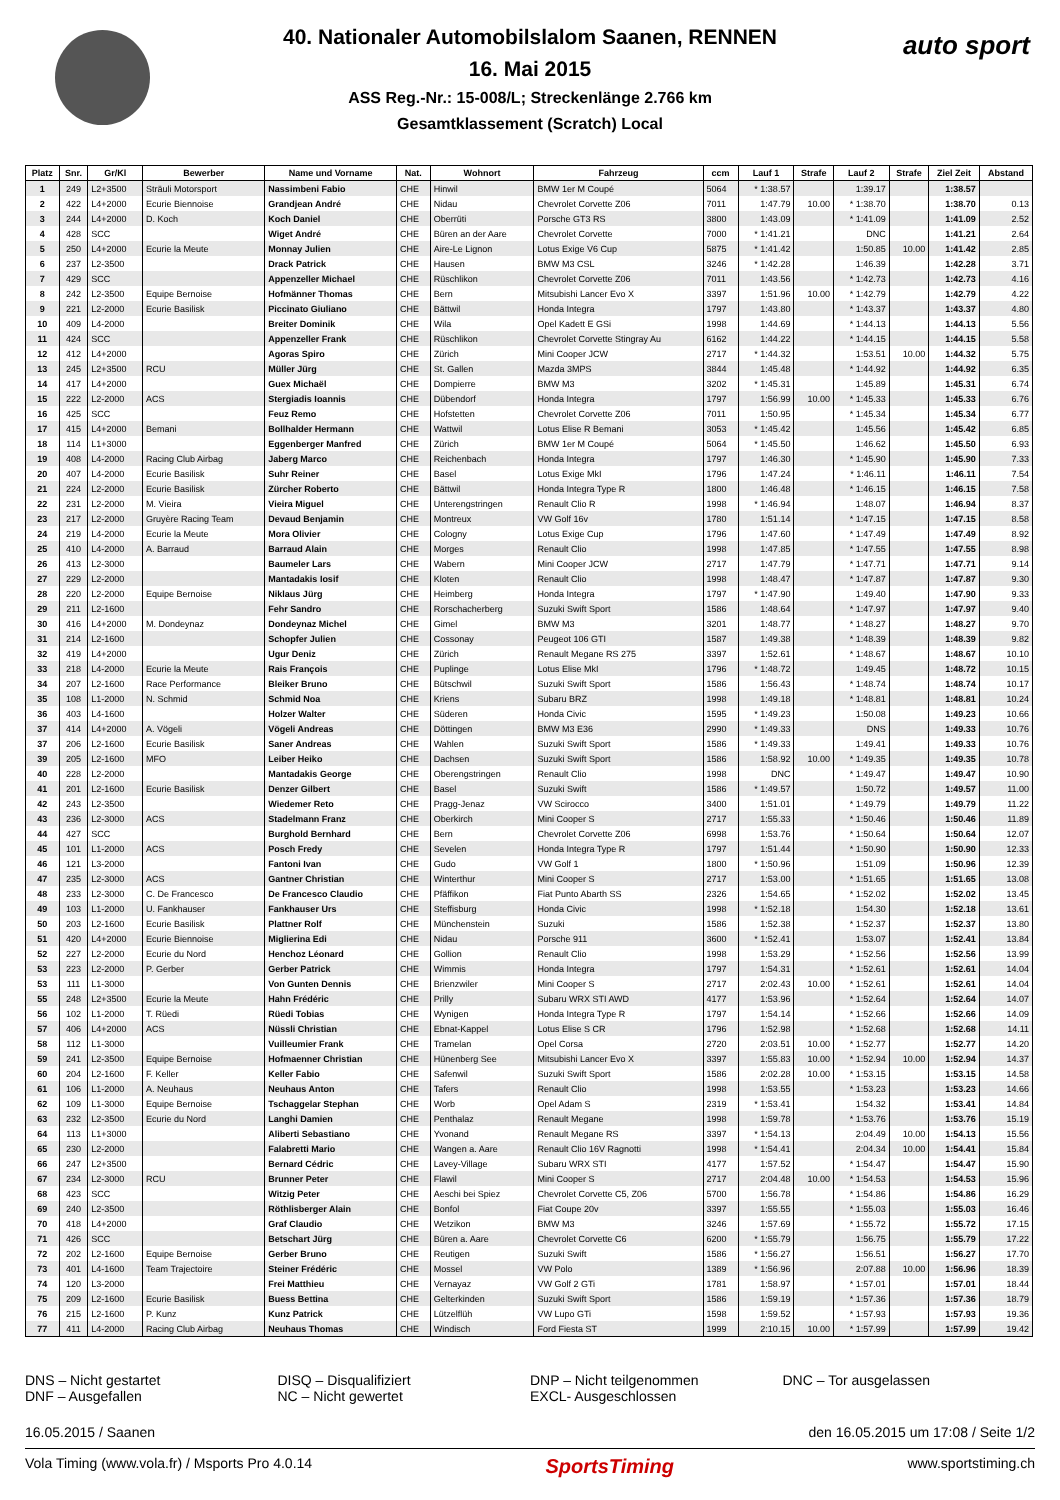auto sport
40. Nationaler Automobilslalom Saanen, RENNEN
16. Mai 2015
ASS Reg.-Nr.: 15-008/L; Streckenlänge 2.766 km
Gesamtklassement (Scratch) Local
| Platz | Snr. | Gr/Kl | Bewerber | Name und Vorname | Nat. | Wohnort | Fahrzeug | ccm | Lauf 1 | Strafe | Lauf 2 | Strafe | Ziel Zeit | Abstand |
| --- | --- | --- | --- | --- | --- | --- | --- | --- | --- | --- | --- | --- | --- | --- |
| 1 | 249 | L2+3500 | Sträuli Motorsport | Nassimbeni Fabio | CHE | Hinwil | BMW 1er M Coupé | 5064 | * 1:38.57 | | 1:39.17 | | 1:38.57 | |
| 2 | 422 | L4+2000 | Ecurie Biennoise | Grandjean André | CHE | Nidau | Chevrolet Corvette Z06 | 7011 | 1:47.79 | 10.00 | * 1:38.70 | | 1:38.70 | 0.13 |
| 3 | 244 | L4+2000 | D. Koch | Koch Daniel | CHE | Oberrüti | Porsche GT3 RS | 3800 | 1:43.09 | | * 1:41.09 | | 1:41.09 | 2.52 |
| 4 | 428 | SCC | | Wiget André | CHE | Büren an der Aare | Chevrolet Corvette | 7000 | * 1:41.21 | | DNC | | 1:41.21 | 2.64 |
| 5 | 250 | L4+2000 | Ecurie la Meute | Monnay Julien | CHE | Aire-Le Lignon | Lotus Exige V6 Cup | 5875 | * 1:41.42 | | 1:50.85 | 10.00 | 1:41.42 | 2.85 |
| 6 | 237 | L2-3500 | | Drack Patrick | CHE | Hausen | BMW M3 CSL | 3246 | * 1:42.28 | | 1:46.39 | | 1:42.28 | 3.71 |
| 7 | 429 | SCC | | Appenzeller Michael | CHE | Rüschlikon | Chevrolet Corvette Z06 | 7011 | 1:43.56 | | * 1:42.73 | | 1:42.73 | 4.16 |
| 8 | 242 | L2-3500 | Equipe Bernoise | Hofmänner Thomas | CHE | Bern | Mitsubishi Lancer Evo X | 3397 | 1:51.96 | 10.00 | * 1:42.79 | | 1:42.79 | 4.22 |
| 9 | 221 | L2-2000 | Ecurie Basilisk | Piccinato Giuliano | CHE | Bättwil | Honda Integra | 1797 | 1:43.80 | | * 1:43.37 | | 1:43.37 | 4.80 |
| 10 | 409 | L4-2000 | | Breiter Dominik | CHE | Wila | Opel Kadett E GSi | 1998 | 1:44.69 | | * 1:44.13 | | 1:44.13 | 5.56 |
| 11 | 424 | SCC | | Appenzeller Frank | CHE | Rüschlikon | Chevrolet Corvette Stingray Au | 6162 | 1:44.22 | | * 1:44.15 | | 1:44.15 | 5.58 |
| 12 | 412 | L4+2000 | | Agoras Spiro | CHE | Zürich | Mini Cooper JCW | 2717 | * 1:44.32 | | 1:53.51 | 10.00 | 1:44.32 | 5.75 |
| 13 | 245 | L2+3500 | RCU | Müller Jürg | CHE | St. Gallen | Mazda 3MPS | 3844 | 1:45.48 | | * 1:44.92 | | 1:44.92 | 6.35 |
| 14 | 417 | L4+2000 | | Guex Michaël | CHE | Dompierre | BMW M3 | 3202 | * 1:45.31 | | 1:45.89 | | 1:45.31 | 6.74 |
| 15 | 222 | L2-2000 | ACS | Stergiadis Ioannis | CHE | Dübendorf | Honda Integra | 1797 | 1:56.99 | 10.00 | * 1:45.33 | | 1:45.33 | 6.76 |
| 16 | 425 | SCC | | Feuz Remo | CHE | Hofstetten | Chevrolet Corvette Z06 | 7011 | 1:50.95 | | * 1:45.34 | | 1:45.34 | 6.77 |
| 17 | 415 | L4+2000 | Bemani | Bollhalder Hermann | CHE | Wattwil | Lotus Elise R Bemani | 3053 | * 1:45.42 | | 1:45.56 | | 1:45.42 | 6.85 |
| 18 | 114 | L1+3000 | | Eggenberger Manfred | CHE | Zürich | BMW 1er M Coupé | 5064 | * 1:45.50 | | 1:46.62 | | 1:45.50 | 6.93 |
| 19 | 408 | L4-2000 | Racing Club Airbag | Jaberg Marco | CHE | Reichenbach | Honda Integra | 1797 | 1:46.30 | | * 1:45.90 | | 1:45.90 | 7.33 |
| 20 | 407 | L4-2000 | Ecurie Basilisk | Suhr Reiner | CHE | Basel | Lotus Exige MkI | 1796 | 1:47.24 | | * 1:46.11 | | 1:46.11 | 7.54 |
| 21 | 224 | L2-2000 | Ecurie Basilisk | Zürcher Roberto | CHE | Bättwil | Honda Integra Type R | 1800 | 1:46.48 | | * 1:46.15 | | 1:46.15 | 7.58 |
| 22 | 231 | L2-2000 | M. Vieira | Vieira Miguel | CHE | Unterengstringen | Renault Clio R | 1998 | * 1:46.94 | | 1:48.07 | | 1:46.94 | 8.37 |
| 23 | 217 | L2-2000 | Gruyère Racing Team | Devaud Benjamin | CHE | Montreux | VW Golf 16v | 1780 | 1:51.14 | | * 1:47.15 | | 1:47.15 | 8.58 |
| 24 | 219 | L4-2000 | Ecurie la Meute | Mora Olivier | CHE | Cologny | Lotus Exige Cup | 1796 | 1:47.60 | | * 1:47.49 | | 1:47.49 | 8.92 |
| 25 | 410 | L4-2000 | A. Barraud | Barraud Alain | CHE | Morges | Renault Clio | 1998 | 1:47.85 | | * 1:47.55 | | 1:47.55 | 8.98 |
| 26 | 413 | L2-3000 | | Baumeler Lars | CHE | Wabern | Mini Cooper JCW | 2717 | 1:47.79 | | * 1:47.71 | | 1:47.71 | 9.14 |
| 27 | 229 | L2-2000 | | Mantadakis Iosif | CHE | Kloten | Renault Clio | 1998 | 1:48.47 | | * 1:47.87 | | 1:47.87 | 9.30 |
| 28 | 220 | L2-2000 | Equipe Bernoise | Niklaus Jürg | CHE | Heimberg | Honda Integra | 1797 | * 1:47.90 | | 1:49.40 | | 1:47.90 | 9.33 |
| 29 | 211 | L2-1600 | | Fehr Sandro | CHE | Rorschacherberg | Suzuki Swift Sport | 1586 | 1:48.64 | | * 1:47.97 | | 1:47.97 | 9.40 |
| 30 | 416 | L4+2000 | M. Dondeynaz | Dondeynaz Michel | CHE | Gimel | BMW M3 | 3201 | 1:48.77 | | * 1:48.27 | | 1:48.27 | 9.70 |
| 31 | 214 | L2-1600 | | Schopfer Julien | CHE | Cossonay | Peugeot 106 GTI | 1587 | 1:49.38 | | * 1:48.39 | | 1:48.39 | 9.82 |
| 32 | 419 | L4+2000 | | Ugur Deniz | CHE | Zürich | Renault Megane RS 275 | 3397 | 1:52.61 | | * 1:48.67 | | 1:48.67 | 10.10 |
| 33 | 218 | L4-2000 | Ecurie la Meute | Rais François | CHE | Puplinge | Lotus Elise MkI | 1796 | * 1:48.72 | | 1:49.45 | | 1:48.72 | 10.15 |
| 34 | 207 | L2-1600 | Race Performance | Bleiker Bruno | CHE | Bütschwil | Suzuki Swift Sport | 1586 | 1:56.43 | | * 1:48.74 | | 1:48.74 | 10.17 |
| 35 | 108 | L1-2000 | N. Schmid | Schmid Noa | CHE | Kriens | Subaru BRZ | 1998 | 1:49.18 | | * 1:48.81 | | 1:48.81 | 10.24 |
| 36 | 403 | L4-1600 | | Holzer Walter | CHE | Süderen | Honda Civic | 1595 | * 1:49.23 | | 1:50.08 | | 1:49.23 | 10.66 |
| 37 | 414 | L4+2000 | A. Vögeli | Vögeli Andreas | CHE | Döttingen | BMW M3 E36 | 2990 | * 1:49.33 | | DNS | | 1:49.33 | 10.76 |
| 37 | 206 | L2-1600 | Ecurie Basilisk | Saner Andreas | CHE | Wahlen | Suzuki Swift Sport | 1586 | * 1:49.33 | | 1:49.41 | | 1:49.33 | 10.76 |
| 39 | 205 | L2-1600 | MFO | Leiber Heiko | CHE | Dachsen | Suzuki Swift Sport | 1586 | 1:58.92 | 10.00 | * 1:49.35 | | 1:49.35 | 10.78 |
| 40 | 228 | L2-2000 | | Mantadakis George | CHE | Oberengstringen | Renault Clio | 1998 | DNC | | * 1:49.47 | | 1:49.47 | 10.90 |
| 41 | 201 | L2-1600 | Ecurie Basilisk | Denzer Gilbert | CHE | Basel | Suzuki Swift | 1586 | * 1:49.57 | | 1:50.72 | | 1:49.57 | 11.00 |
| 42 | 243 | L2-3500 | | Wiedemer Reto | CHE | Pragg-Jenaz | VW Scirocco | 3400 | 1:51.01 | | * 1:49.79 | | 1:49.79 | 11.22 |
| 43 | 236 | L2-3000 | ACS | Stadelmann Franz | CHE | Oberkirch | Mini Cooper S | 2717 | 1:55.33 | | * 1:50.46 | | 1:50.46 | 11.89 |
| 44 | 427 | SCC | | Burghold Bernhard | CHE | Bern | Chevrolet Corvette Z06 | 6998 | 1:53.76 | | * 1:50.64 | | 1:50.64 | 12.07 |
| 45 | 101 | L1-2000 | ACS | Posch Fredy | CHE | Sevelen | Honda Integra Type R | 1797 | 1:51.44 | | * 1:50.90 | | 1:50.90 | 12.33 |
| 46 | 121 | L3-2000 | | Fantoni Ivan | CHE | Gudo | VW Golf 1 | 1800 | * 1:50.96 | | 1:51.09 | | 1:50.96 | 12.39 |
| 47 | 235 | L2-3000 | ACS | Gantner Christian | CHE | Winterthur | Mini Cooper S | 2717 | 1:53.00 | | * 1:51.65 | | 1:51.65 | 13.08 |
| 48 | 233 | L2-3000 | C. De Francesco | De Francesco Claudio | CHE | Pfäffikon | Fiat Punto Abarth SS | 2326 | 1:54.65 | | * 1:52.02 | | 1:52.02 | 13.45 |
| 49 | 103 | L1-2000 | U. Fankhauser | Fankhauser Urs | CHE | Steffisburg | Honda Civic | 1998 | * 1:52.18 | | 1:54.30 | | 1:52.18 | 13.61 |
| 50 | 203 | L2-1600 | Ecurie Basilisk | Plattner Rolf | CHE | Münchenstein | Suzuki | 1586 | 1:52.38 | | * 1:52.37 | | 1:52.37 | 13.80 |
| 51 | 420 | L4+2000 | Ecurie Biennoise | Miglierina Edi | CHE | Nidau | Porsche 911 | 3600 | * 1:52.41 | | 1:53.07 | | 1:52.41 | 13.84 |
| 52 | 227 | L2-2000 | Ecurie du Nord | Henchoz Léonard | CHE | Gollion | Renault Clio | 1998 | 1:53.29 | | * 1:52.56 | | 1:52.56 | 13.99 |
| 53 | 223 | L2-2000 | P. Gerber | Gerber Patrick | CHE | Wimmis | Honda Integra | 1797 | 1:54.31 | | * 1:52.61 | | 1:52.61 | 14.04 |
| 53 | 111 | L1-3000 | | Von Gunten Dennis | CHE | Brienzwiler | Mini Cooper S | 2717 | 2:02.43 | 10.00 | * 1:52.61 | | 1:52.61 | 14.04 |
| 55 | 248 | L2+3500 | Ecurie la Meute | Hahn Frédéric | CHE | Prilly | Subaru WRX STI AWD | 4177 | 1:53.96 | | * 1:52.64 | | 1:52.64 | 14.07 |
| 56 | 102 | L1-2000 | T. Rüedi | Rüedi Tobias | CHE | Wynigen | Honda Integra Type R | 1797 | 1:54.14 | | * 1:52.66 | | 1:52.66 | 14.09 |
| 57 | 406 | L4+2000 | ACS | Nüssli Christian | CHE | Ebnat-Kappel | Lotus Elise S CR | 1796 | 1:52.98 | | * 1:52.68 | | 1:52.68 | 14.11 |
| 58 | 112 | L1-3000 | | Vuilleumier Frank | CHE | Tramelan | Opel Corsa | 2720 | 2:03.51 | 10.00 | * 1:52.77 | | 1:52.77 | 14.20 |
| 59 | 241 | L2-3500 | Equipe Bernoise | Hofmaenner Christian | CHE | Hünenberg See | Mitsubishi Lancer Evo X | 3397 | 1:55.83 | 10.00 | * 1:52.94 | 10.00 | 1:52.94 | 14.37 |
| 60 | 204 | L2-1600 | F. Keller | Keller Fabio | CHE | Safenwil | Suzuki Swift Sport | 1586 | 2:02.28 | 10.00 | * 1:53.15 | | 1:53.15 | 14.58 |
| 61 | 106 | L1-2000 | A. Neuhaus | Neuhaus Anton | CHE | Tafers | Renault Clio | 1998 | 1:53.55 | | * 1:53.23 | | 1:53.23 | 14.66 |
| 62 | 109 | L1-3000 | Equipe Bernoise | Tschaggelar Stephan | CHE | Worb | Opel Adam S | 2319 | * 1:53.41 | | 1:54.32 | | 1:53.41 | 14.84 |
| 63 | 232 | L2-3500 | Ecurie du Nord | Langhi Damien | CHE | Penthalaz | Renault Megane | 1998 | 1:59.78 | | * 1:53.76 | | 1:53.76 | 15.19 |
| 64 | 113 | L1+3000 | | Aliberti Sebastiano | CHE | Yvonand | Renault Megane RS | 3397 | * 1:54.13 | | 2:04.49 | 10.00 | 1:54.13 | 15.56 |
| 65 | 230 | L2-2000 | | Falabretti Mario | CHE | Wangen a. Aare | Renault Clio 16V Ragnotti | 1998 | * 1:54.41 | | 2:04.34 | 10.00 | 1:54.41 | 15.84 |
| 66 | 247 | L2+3500 | | Bernard Cédric | CHE | Lavey-Village | Subaru WRX STI | 4177 | 1:57.52 | | * 1:54.47 | | 1:54.47 | 15.90 |
| 67 | 234 | L2-3000 | RCU | Brunner Peter | CHE | Flawil | Mini Cooper S | 2717 | 2:04.48 | 10.00 | * 1:54.53 | | 1:54.53 | 15.96 |
| 68 | 423 | SCC | | Witzig Peter | CHE | Aeschi bei Spiez | Chevrolet Corvette C5, Z06 | 5700 | 1:56.78 | | * 1:54.86 | | 1:54.86 | 16.29 |
| 69 | 240 | L2-3500 | | Röthlisberger Alain | CHE | Bonfol | Fiat Coupe 20v | 3397 | 1:55.55 | | * 1:55.03 | | 1:55.03 | 16.46 |
| 70 | 418 | L4+2000 | | Graf Claudio | CHE | Wetzikon | BMW M3 | 3246 | 1:57.69 | | * 1:55.72 | | 1:55.72 | 17.15 |
| 71 | 426 | SCC | | Betschart Jürg | CHE | Büren a. Aare | Chevrolet Corvette C6 | 6200 | * 1:55.79 | | 1:56.75 | | 1:55.79 | 17.22 |
| 72 | 202 | L2-1600 | Equipe Bernoise | Gerber Bruno | CHE | Reutigen | Suzuki Swift | 1586 | * 1:56.27 | | 1:56.51 | | 1:56.27 | 17.70 |
| 73 | 401 | L4-1600 | Team Trajectoire | Steiner Frédéric | CHE | Mossel | VW Polo | 1389 | * 1:56.96 | | 2:07.88 | 10.00 | 1:56.96 | 18.39 |
| 74 | 120 | L3-2000 | | Frei Matthieu | CHE | Vernayaz | VW Golf 2 GTi | 1781 | 1:58.97 | | * 1:57.01 | | 1:57.01 | 18.44 |
| 75 | 209 | L2-1600 | Ecurie Basilisk | Buess Bettina | CHE | Gelterkinden | Suzuki Swift Sport | 1586 | 1:59.19 | | * 1:57.36 | | 1:57.36 | 18.79 |
| 76 | 215 | L2-1600 | P. Kunz | Kunz Patrick | CHE | Lützelflüh | VW Lupo GTi | 1598 | 1:59.52 | | * 1:57.93 | | 1:57.93 | 19.36 |
| 77 | 411 | L4-2000 | Racing Club Airbag | Neuhaus Thomas | CHE | Windisch | Ford Fiesta ST | 1999 | 2:10.15 | 10.00 | * 1:57.99 | | 1:57.99 | 19.42 |
DNS – Nicht gestartet
DNF – Ausgefallen
DISQ – Disqualifiziert
NC – Nicht gewertet
DNP – Nicht teilgenommen
EXCL- Ausgeschlossen
DNC – Tor ausgelassen
16.05.2015 / Saanen den 16.05.2015 um 17:08 / Seite 1/2
Vola Timing (www.vola.fr) / Msports Pro 4.0.14 SportsTiming www.sportstiming.ch